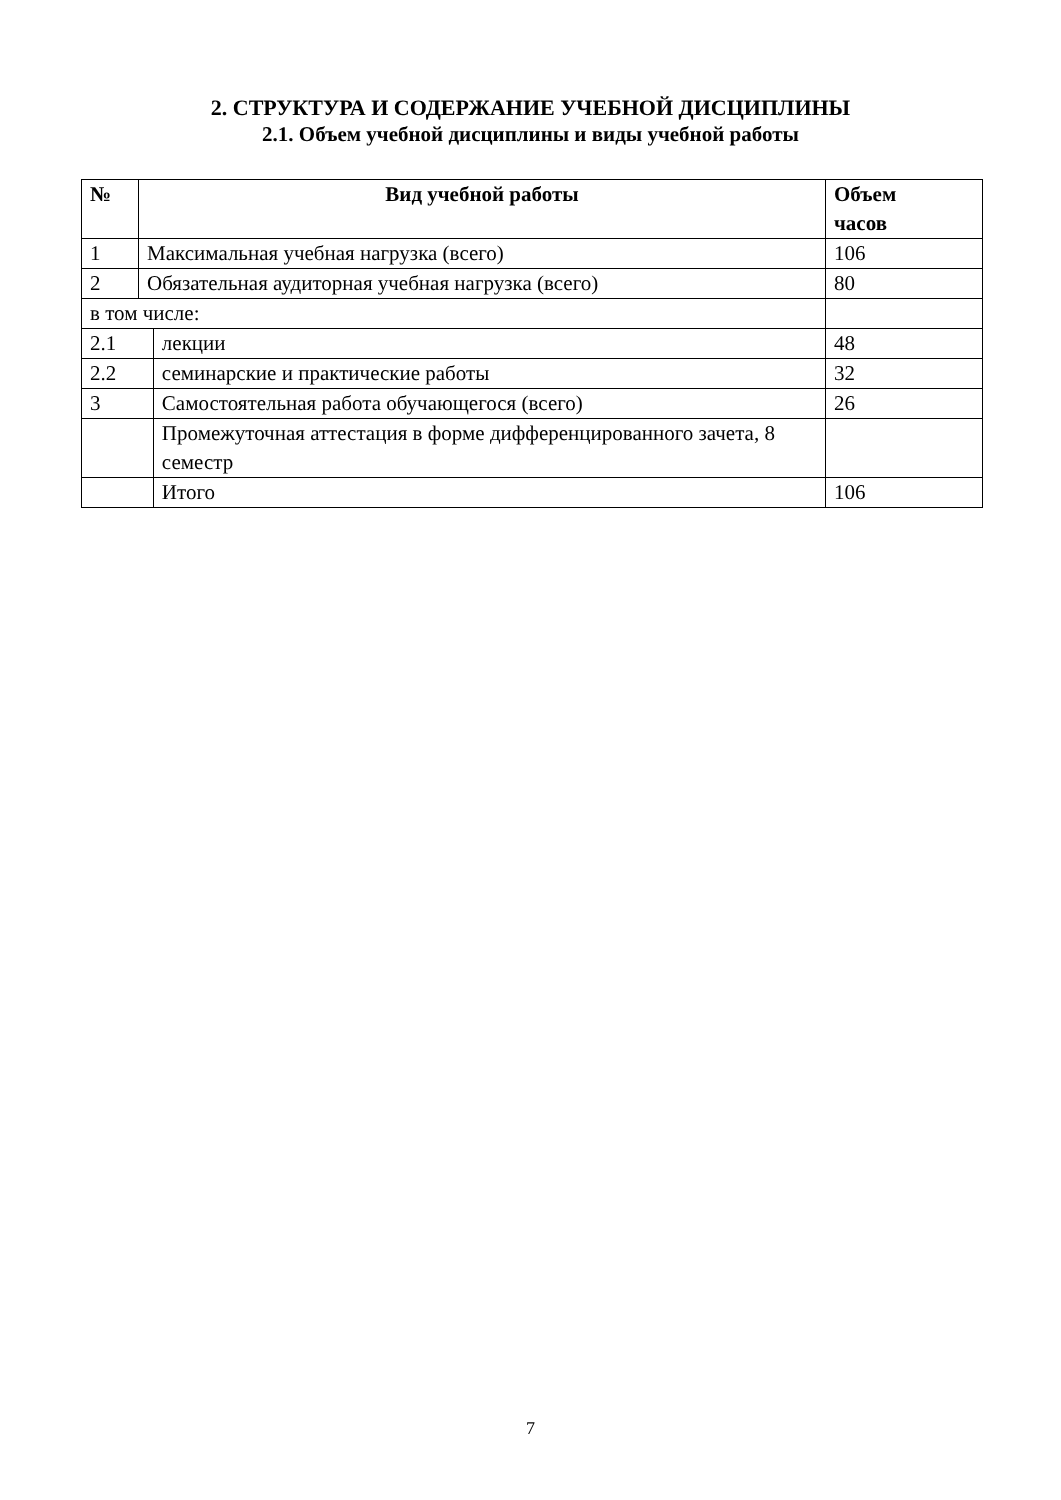2. СТРУКТУРА И СОДЕРЖАНИЕ УЧЕБНОЙ ДИСЦИПЛИНЫ
2.1. Объем учебной дисциплины и виды учебной работы
| № | Вид учебной работы | | Объем часов |
| --- | --- | --- | --- |
| 1 | Максимальная учебная нагрузка (всего) | | 106 |
| 2 | Обязательная аудиторная учебная нагрузка (всего) | | 80 |
| в том числе: | | | |
| 2.1 | | лекции | 48 |
| 2.2 | | семинарские и практические работы | 32 |
| 3 | | Самостоятельная работа обучающегося (всего) | 26 |
| | | Промежуточная аттестация в форме дифференцированного зачета, 8 семестр | |
| | | Итого | 106 |
7